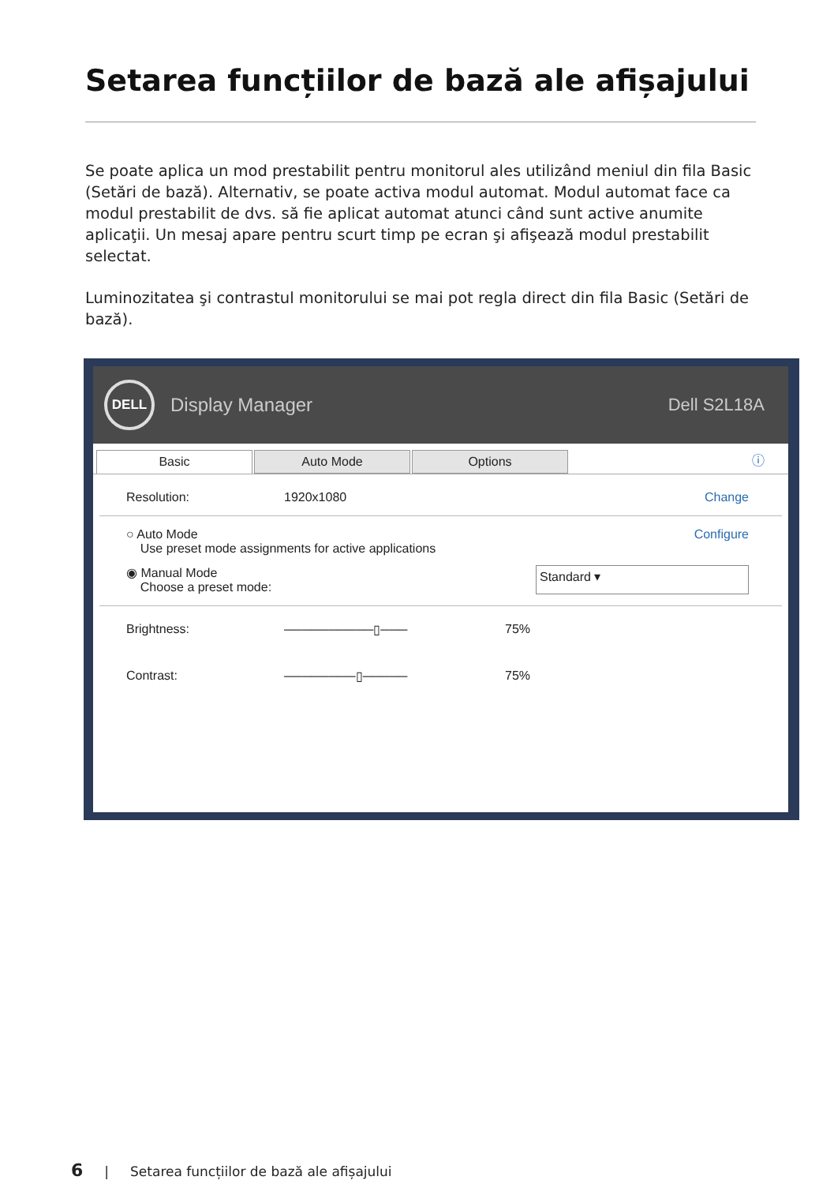Setarea funcțiilor de bază ale afișajului
Se poate aplica un mod prestabilit pentru monitorul ales utilizând meniul din fila Basic (Setări de bază). Alternativ, se poate activa modul automat. Modul automat face ca modul prestabilit de dvs. să fie aplicat automat atunci când sunt active anumite aplicaţii. Un mesaj apare pentru scurt timp pe ecran şi afişează modul prestabilit selectat.
Luminozitatea şi contrastul monitorului se mai pot regla direct din fila Basic (Setări de bază).
DELL
Display Manager Dell S2L18A
Basic Auto Mode Options
ⓘ
Resolution: 1920x1080 Change
○ Auto Mode
Use preset mode assignments for active applications Configure
◉ Manual Mode
Choose a preset mode: Standard ▾
Brightness: ──────────▯─── 75%
Contrast: ────────▯───── 75%
6 | Setarea funcțiilor de bază ale afișajului